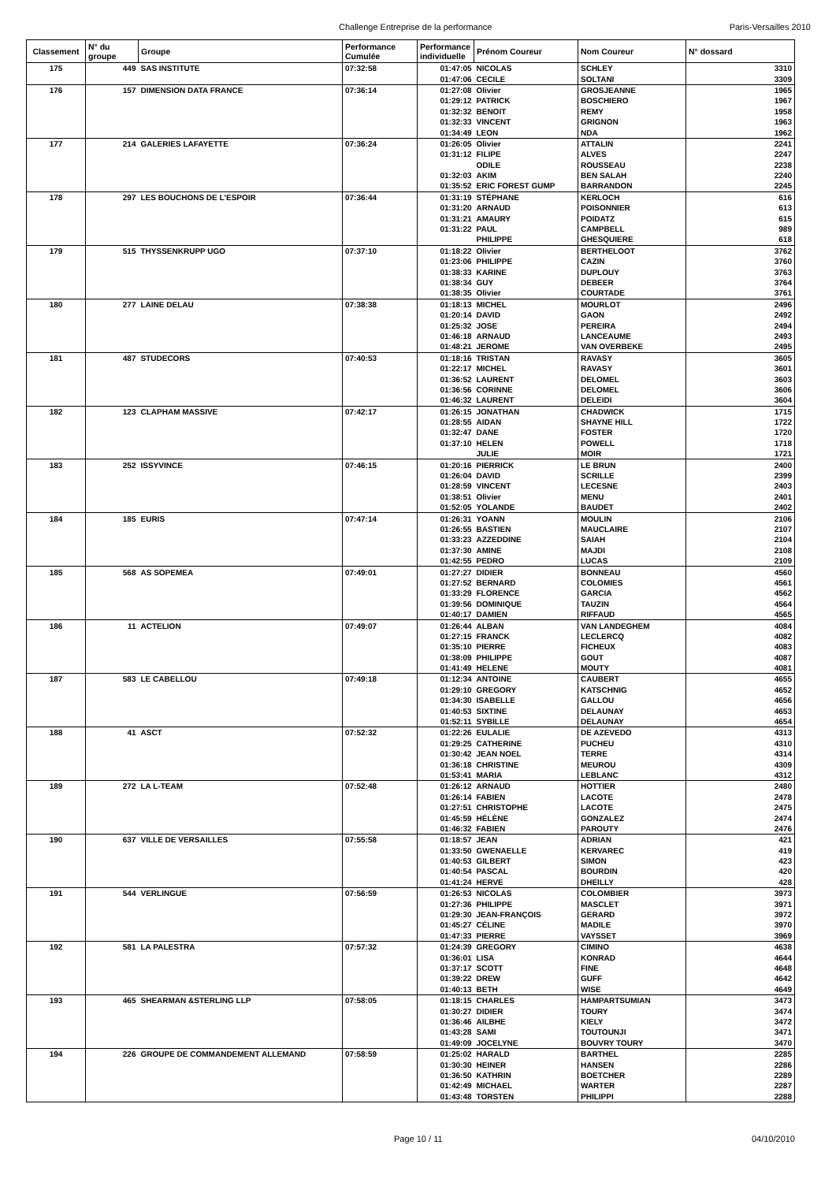Challenge Entreprise de la performance Paris-Versailles 2010
| Classement | N° du groupe | Groupe | Performance Cumulée | Performance individuelle | Prénom Coureur | Nom Coureur | N° dossard |
| --- | --- | --- | --- | --- | --- | --- | --- |
| 175 | 449 | SAS INSTITUTE | 07:32:58 | 01:47:05 | NICOLAS | SCHLEY | 3310 |
| | | | | 01:47:06 | CECILE | SOLTANI | 3309 |
| 176 | 157 | DIMENSION DATA FRANCE | 07:36:14 | 01:27:08 | Olivier | GROSJEANNE | 1965 |
| | | | | 01:29:12 | PATRICK | BOSCHIERO | 1967 |
| | | | | 01:32:32 | BENOIT | REMY | 1958 |
| | | | | 01:32:33 | VINCENT | GRIGNON | 1963 |
| | | | | 01:34:49 | LEON | NDA | 1962 |
| 177 | 214 | GALERIES LAFAYETTE | 07:36:24 | 01:26:05 | Olivier | ATTALIN | 2241 |
| | | | | 01:31:12 | FILIPE | ALVES | 2247 |
| | | | | | ODILE | ROUSSEAU | 2238 |
| | | | | 01:32:03 | AKIM | BEN SALAH | 2240 |
| | | | | 01:35:52 | ERIC FOREST GUMP | BARRANDON | 2245 |
| 178 | 297 | LES BOUCHONS DE L'ESPOIR | 07:36:44 | 01:31:19 | STÉPHANE | KERLOCH | 616 |
| | | | | 01:31:20 | ARNAUD | POISONNIER | 613 |
| | | | | 01:31:21 | AMAURY | POIDATZ | 615 |
| | | | | 01:31:22 | PAUL | CAMPBELL | 989 |
| | | | | | PHILIPPE | GHESQUIERE | 618 |
| 179 | 515 | THYSSENKRUPP UGO | 07:37:10 | 01:18:22 | Olivier | BERTHELOOT | 3762 |
| | | | | 01:23:06 | PHILIPPE | CAZIN | 3760 |
| | | | | 01:38:33 | KARINE | DUPLOUY | 3763 |
| | | | | 01:38:34 | GUY | DEBEER | 3764 |
| | | | | 01:38:35 | Olivier | COURTADE | 3761 |
| 180 | 277 | LAINE DELAU | 07:38:38 | 01:18:13 | MICHEL | MOURLOT | 2496 |
| | | | | 01:20:14 | DAVID | GAON | 2492 |
| | | | | 01:25:32 | JOSE | PEREIRA | 2494 |
| | | | | 01:46:18 | ARNAUD | LANCEAUME | 2493 |
| | | | | 01:48:21 | JEROME | VAN OVERBEKE | 2495 |
| 181 | 487 | STUDECORS | 07:40:53 | 01:18:16 | TRISTAN | RAVASY | 3605 |
| | | | | 01:22:17 | MICHEL | RAVASY | 3601 |
| | | | | 01:36:52 | LAURENT | DELOMEL | 3603 |
| | | | | 01:36:56 | CORINNE | DELOMEL | 3606 |
| | | | | 01:46:32 | LAURENT | DELEIDI | 3604 |
| 182 | 123 | CLAPHAM MASSIVE | 07:42:17 | 01:26:15 | JONATHAN | CHADWICK | 1715 |
| | | | | 01:28:55 | AIDAN | SHAYNE HILL | 1722 |
| | | | | 01:32:47 | DANE | FOSTER | 1720 |
| | | | | 01:37:10 | HELEN | POWELL | 1718 |
| | | | | | JULIE | MOIR | 1721 |
| 183 | 252 | ISSYVINCE | 07:46:15 | 01:20:16 | PIERRICK | LE BRUN | 2400 |
| | | | | 01:26:04 | DAVID | SCRILLE | 2399 |
| | | | | 01:28:59 | VINCENT | LECESNE | 2403 |
| | | | | 01:38:51 | Olivier | MENU | 2401 |
| | | | | 01:52:05 | YOLANDE | BAUDET | 2402 |
| 184 | 185 | EURIS | 07:47:14 | 01:26:31 | YOANN | MOULIN | 2106 |
| | | | | 01:26:55 | BASTIEN | MAUCLAIRE | 2107 |
| | | | | 01:33:23 | AZZEDDINE | SAIAH | 2104 |
| | | | | 01:37:30 | AMINE | MAJDI | 2108 |
| | | | | 01:42:55 | PEDRO | LUCAS | 2109 |
| 185 | 568 | AS SOPEMEA | 07:49:01 | 01:27:27 | DIDIER | BONNEAU | 4560 |
| | | | | 01:27:52 | BERNARD | COLOMIES | 4561 |
| | | | | 01:33:29 | FLORENCE | GARCIA | 4562 |
| | | | | 01:39:56 | DOMINIQUE | TAUZIN | 4564 |
| | | | | 01:40:17 | DAMIEN | RIFFAUD | 4565 |
| 186 | 11 | ACTELION | 07:49:07 | 01:26:44 | ALBAN | VAN LANDEGHEM | 4084 |
| | | | | 01:27:15 | FRANCK | LECLERCQ | 4082 |
| | | | | 01:35:10 | PIERRE | FICHEUX | 4083 |
| | | | | 01:38:09 | PHILIPPE | GOUT | 4087 |
| | | | | 01:41:49 | HELENE | MOUTY | 4081 |
| 187 | 583 | LE CABELLOU | 07:49:18 | 01:12:34 | ANTOINE | CAUBERT | 4655 |
| | | | | 01:29:10 | GREGORY | KATSCHNIG | 4652 |
| | | | | 01:34:30 | ISABELLE | GALLOU | 4656 |
| | | | | 01:40:53 | SIXTINE | DELAUNAY | 4653 |
| | | | | 01:52:11 | SYBILLE | DELAUNAY | 4654 |
| 188 | 41 | ASCT | 07:52:32 | 01:22:26 | EULALIE | DE AZEVEDO | 4313 |
| | | | | 01:29:25 | CATHERINE | PUCHEU | 4310 |
| | | | | 01:30:42 | JEAN NOEL | TERRE | 4314 |
| | | | | 01:36:18 | CHRISTINE | MEUROU | 4309 |
| | | | | 01:53:41 | MARIA | LEBLANC | 4312 |
| 189 | 272 | LA L-TEAM | 07:52:48 | 01:26:12 | ARNAUD | HOTTIER | 2480 |
| | | | | 01:26:14 | FABIEN | LACOTE | 2478 |
| | | | | 01:27:51 | CHRISTOPHE | LACOTE | 2475 |
| | | | | 01:45:59 | HÉLÈNE | GONZALEZ | 2474 |
| | | | | 01:46:32 | FABIEN | PAROUTY | 2476 |
| 190 | 637 | VILLE DE VERSAILLES | 07:55:58 | 01:18:57 | JEAN | ADRIAN | 421 |
| | | | | 01:33:50 | GWENAELLE | KERVAREC | 419 |
| | | | | 01:40:53 | GILBERT | SIMON | 423 |
| | | | | 01:40:54 | PASCAL | BOURDIN | 420 |
| | | | | 01:41:24 | HERVE | DHEILLY | 428 |
| 191 | 544 | VERLINGUE | 07:56:59 | 01:26:53 | NICOLAS | COLOMBIER | 3973 |
| | | | | 01:27:36 | PHILIPPE | MASCLET | 3971 |
| | | | | 01:29:30 | JEAN-FRANÇOIS | GERARD | 3972 |
| | | | | 01:45:27 | CÉLINE | MADILE | 3970 |
| | | | | 01:47:33 | PIERRE | VAYSSET | 3969 |
| 192 | 581 | LA PALESTRA | 07:57:32 | 01:24:39 | GREGORY | CIMINO | 4638 |
| | | | | 01:36:01 | LISA | KONRAD | 4644 |
| | | | | 01:37:17 | SCOTT | FINE | 4648 |
| | | | | 01:39:22 | DREW | GUFF | 4642 |
| | | | | 01:40:13 | BETH | WISE | 4649 |
| 193 | 465 | SHEARMAN &STERLING LLP | 07:58:05 | 01:18:15 | CHARLES | HAMPARTSUMIAN | 3473 |
| | | | | 01:30:27 | DIDIER | TOURY | 3474 |
| | | | | 01:36:46 | AILBHE | KIELY | 3472 |
| | | | | 01:43:28 | SAMI | TOUTOUNJI | 3471 |
| | | | | 01:49:09 | JOCELYNE | BOUVRY TOURY | 3470 |
| 194 | 226 | GROUPE DE COMMANDEMENT ALLEMAND | 07:58:59 | 01:25:02 | HARALD | BARTHEL | 2285 |
| | | | | 01:30:30 | HEINER | HANSEN | 2286 |
| | | | | 01:36:50 | KATHRIN | BOETCHER | 2289 |
| | | | | 01:42:49 | MICHAEL | WARTER | 2287 |
| | | | | 01:43:48 | TORSTEN | PHILIPPI | 2288 |
Page 10 / 11 04/10/2010